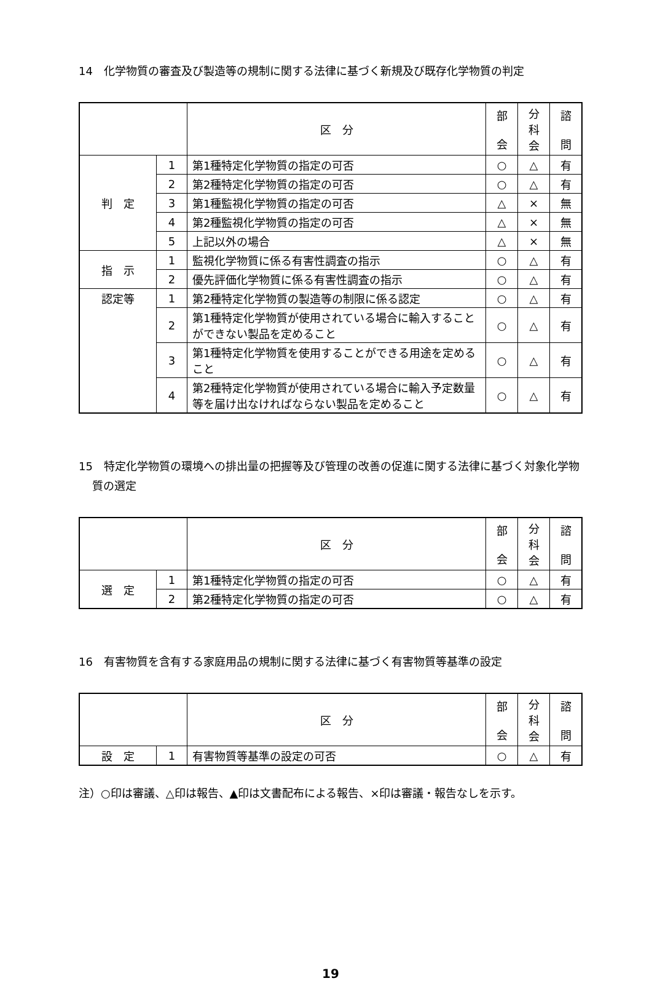14　化学物質の審査及び製造等の規制に関する法律に基づく新規及び既存化学物質の判定
| | | 区 分 | 部 会 | 分 科 会 | 諮 問 |
| --- | --- | --- | --- | --- | --- |
| 判 定 | 1 | 第1種特定化学物質の指定の可否 | ○ | △ | 有 |
| | 2 | 第2種特定化学物質の指定の可否 | ○ | △ | 有 |
| | 3 | 第1種監視化学物質の指定の可否 | △ | × | 無 |
| | 4 | 第2種監視化学物質の指定の可否 | △ | × | 無 |
| | 5 | 上記以外の場合 | △ | × | 無 |
| 指 示 | 1 | 監視化学物質に係る有害性調査の指示 | ○ | △ | 有 |
| | 2 | 優先評価化学物質に係る有害性調査の指示 | ○ | △ | 有 |
| 認定等 | 1 | 第2種特定化学物質の製造等の制限に係る認定 | ○ | △ | 有 |
| | 2 | 第1種特定化学物質が使用されている場合に輸入することができない製品を定めること | ○ | △ | 有 |
| | 3 | 第1種特定化学物質を使用することができる用途を定めること | ○ | △ | 有 |
| | 4 | 第2種特定化学物質が使用されている場合に輸入予定数量等を届け出なければならない製品を定めること | ○ | △ | 有 |
15　特定化学物質の環境への排出量の把握等及び管理の改善の促進に関する法律に基づく対象化学物質の選定
| | | 区 分 | 部 会 | 分 科 会 | 諮 問 |
| --- | --- | --- | --- | --- | --- |
| 選 定 | 1 | 第1種特定化学物質の指定の可否 | ○ | △ | 有 |
| | 2 | 第2種特定化学物質の指定の可否 | ○ | △ | 有 |
16　有害物質を含有する家庭用品の規制に関する法律に基づく有害物質等基準の設定
| | | 区 分 | 部 会 | 分 科 会 | 諮 問 |
| --- | --- | --- | --- | --- | --- |
| 設 定 | 1 | 有害物質等基準の設定の可否 | ○ | △ | 有 |
注）○印は審議、△印は報告、▲印は文書配布による報告、×印は審議・報告なしを示す。
19